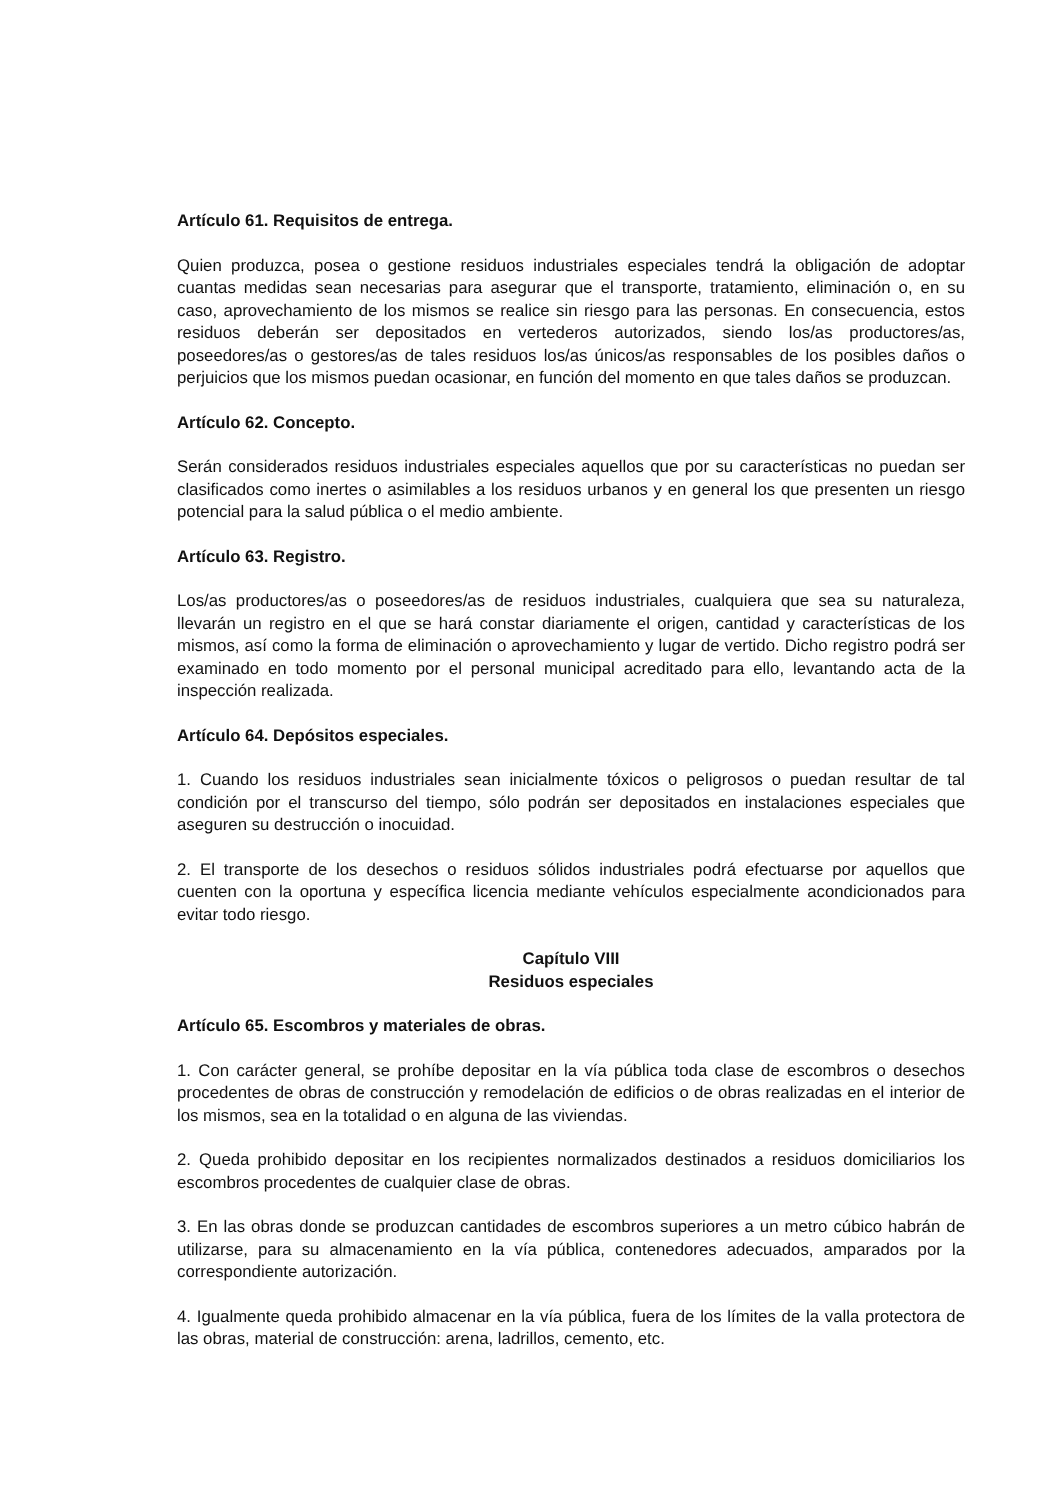Artículo 61. Requisitos de entrega.
Quien produzca, posea o gestione residuos industriales especiales tendrá la obligación de adoptar cuantas medidas sean necesarias para asegurar que el transporte, tratamiento, eliminación o, en su caso, aprovechamiento de los mismos se realice sin riesgo para las personas. En consecuencia, estos residuos deberán ser depositados en vertederos autorizados, siendo los/as productores/as, poseedores/as o gestores/as de tales residuos los/as únicos/as responsables de los posibles daños o perjuicios que los mismos puedan ocasionar, en función del momento en que tales daños se produzcan.
Artículo 62. Concepto.
Serán considerados residuos industriales especiales aquellos que por su características no puedan ser clasificados como inertes o asimilables a los residuos urbanos y en general los que presenten un riesgo potencial para la salud pública o el medio ambiente.
Artículo 63. Registro.
Los/as productores/as o poseedores/as de residuos industriales, cualquiera que sea su naturaleza, llevarán un registro en el que se hará constar diariamente el origen, cantidad y características de los mismos, así como la forma de eliminación o aprovechamiento y lugar de vertido. Dicho registro podrá ser examinado en todo momento por el personal municipal acreditado para ello, levantando acta de la inspección realizada.
Artículo 64. Depósitos especiales.
1. Cuando los residuos industriales sean inicialmente tóxicos o peligrosos o puedan resultar de tal condición por el transcurso del tiempo, sólo podrán ser depositados en instalaciones especiales que aseguren su destrucción o inocuidad.
2. El transporte de los desechos o residuos sólidos industriales podrá efectuarse por aquellos que cuenten con la oportuna y específica licencia mediante vehículos especialmente acondicionados para evitar todo riesgo.
Capítulo VIII
Residuos especiales
Artículo 65. Escombros y materiales de obras.
1. Con carácter general, se prohíbe depositar en la vía pública toda clase de escombros o desechos procedentes de obras de construcción y remodelación de edificios o de obras realizadas en el interior de los mismos, sea en la totalidad o en alguna de las viviendas.
2. Queda prohibido depositar en los recipientes normalizados destinados a residuos domiciliarios los escombros procedentes de cualquier clase de obras.
3. En las obras donde se produzcan cantidades de escombros superiores a un metro cúbico habrán de utilizarse, para su almacenamiento en la vía pública, contenedores adecuados, amparados por la correspondiente autorización.
4. Igualmente queda prohibido almacenar en la vía pública, fuera de los límites de la valla protectora de las obras, material de construcción: arena, ladrillos, cemento, etc.